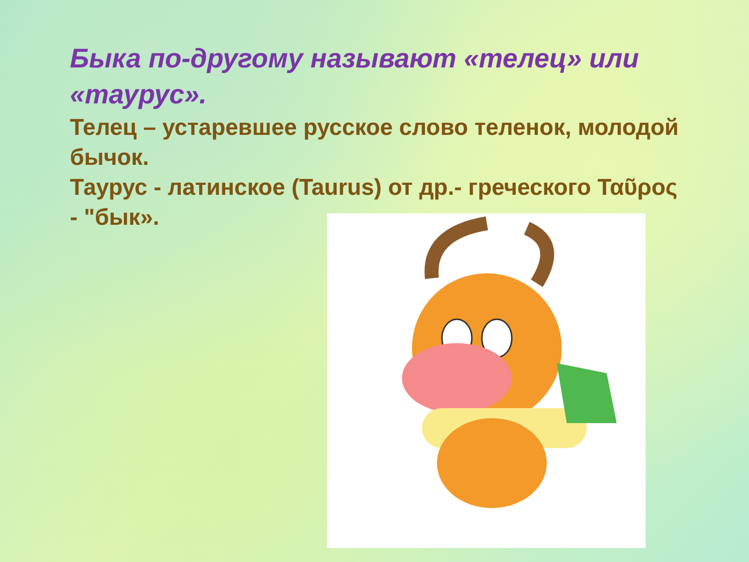Быка по-другому называют «телец» или «таурус».
Телец – устаревшее русское слово теленок, молодой бычок.
Таурус - латинское (Taurus) от др.- греческого Ταῦρος - "бык».